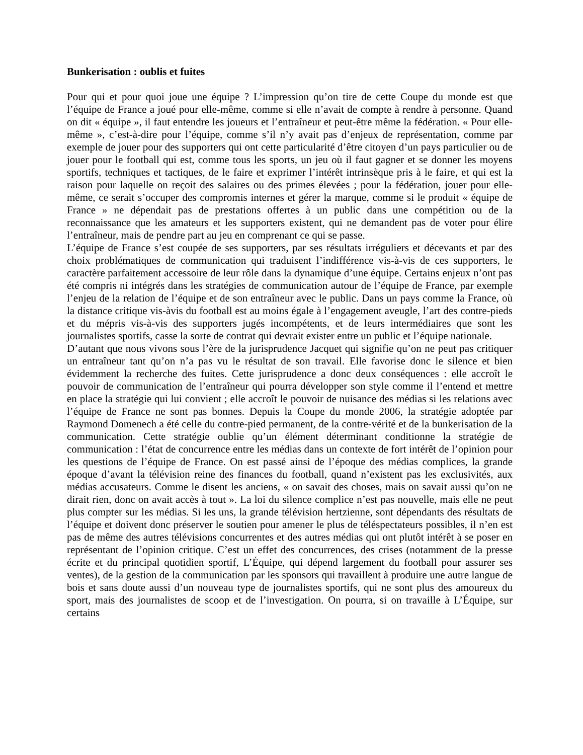Bunkerisation : oublis et fuites
Pour qui et pour quoi joue une équipe ? L’impression qu’on tire de cette Coupe du monde est que l’équipe de France a joué pour elle-même, comme si elle n’avait de compte à rendre à personne. Quand on dit « équipe », il faut entendre les joueurs et l’entraîneur et peut-être même la fédération. « Pour elle-même », c’est-à-dire pour l’équipe, comme s’il n’y avait pas d’enjeux de représentation, comme par exemple de jouer pour des supporters qui ont cette particularité d’être citoyen d’un pays particulier ou de jouer pour le football qui est, comme tous les sports, un jeu où il faut gagner et se donner les moyens sportifs, techniques et tactiques, de le faire et exprimer l’intérêt intrinsèque pris à le faire, et qui est la raison pour laquelle on reçoit des salaires ou des primes élevées ; pour la fédération, jouer pour elle-même, ce serait s’occuper des compromis internes et gérer la marque, comme si le produit « équipe de France » ne dépendait pas de prestations offertes à un public dans une compétition ou de la reconnaissance que les amateurs et les supporters existent, qui ne demandent pas de voter pour élire l’entraîneur, mais de pendre part au jeu en comprenant ce qui se passe.
L’équipe de France s’est coupée de ses supporters, par ses résultats irréguliers et décevants et par des choix problématiques de communication qui traduisent l’indifférence vis-à-vis de ces supporters, le caractère parfaitement accessoire de leur rôle dans la dynamique d’une équipe. Certains enjeux n’ont pas été compris ni intégrés dans les stratégies de communication autour de l’équipe de France, par exemple l’enjeu de la relation de l’équipe et de son entraîneur avec le public. Dans un pays comme la France, où la distance critique vis-àvis du football est au moins égale à l’engagement aveugle, l’art des contre-pieds et du mépris vis-à-vis des supporters jugés incompétents, et de leurs intermédiaires que sont les journalistes sportifs, casse la sorte de contrat qui devrait exister entre un public et l’équipe nationale.
D’autant que nous vivons sous l’ère de la jurisprudence Jacquet qui signifie qu’on ne peut pas critiquer un entraîneur tant qu’on n’a pas vu le résultat de son travail. Elle favorise donc le silence et bien évidemment la recherche des fuites. Cette jurisprudence a donc deux conséquences : elle accroît le pouvoir de communication de l’entraîneur qui pourra développer son style comme il l’entend et mettre en place la stratégie qui lui convient ; elle accroît le pouvoir de nuisance des médias si les relations avec l’équipe de France ne sont pas bonnes. Depuis la Coupe du monde 2006, la stratégie adoptée par Raymond Domenech a été celle du contre-pied permanent, de la contre-vérité et de la bunkerisation de la communication. Cette stratégie oublie qu’un élément déterminant conditionne la stratégie de communication : l’état de concurrence entre les médias dans un contexte de fort intérêt de l’opinion pour les questions de l’équipe de France. On est passé ainsi de l’époque des médias complices, la grande époque d’avant la télévision reine des finances du football, quand n’existent pas les exclusivités, aux médias accusateurs. Comme le disent les anciens, « on savait des choses, mais on savait aussi qu’on ne dirait rien, donc on avait accès à tout ». La loi du silence complice n’est pas nouvelle, mais elle ne peut plus compter sur les médias. Si les uns, la grande télévision hertzienne, sont dépendants des résultats de l’équipe et doivent donc préserver le soutien pour amener le plus de téléspectateurs possibles, il n’en est pas de même des autres télévisions concurrentes et des autres médias qui ont plutôt intérêt à se poser en représentant de l’opinion critique. C’est un effet des concurrences, des crises (notamment de la presse écrite et du principal quotidien sportif, L’Équipe, qui dépend largement du football pour assurer ses ventes), de la gestion de la communication par les sponsors qui travaillent à produire une autre langue de bois et sans doute aussi d’un nouveau type de journalistes sportifs, qui ne sont plus des amoureux du sport, mais des journalistes de scoop et de l’investigation. On pourra, si on travaille à L’Équipe, sur certains